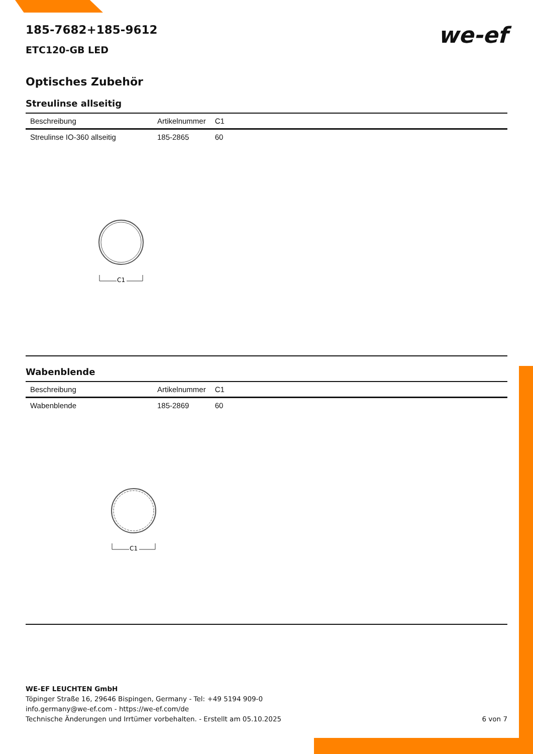we-ef
185-7682+185-9612
ETC120-GB LED
Optisches Zubehör
Streulinse allseitig
| Beschreibung | Artikelnummer | C1 |
| --- | --- | --- |
| Streulinse IO-360 allseitig | 185-2865 | 60 |
C1
Wabenblende
| Beschreibung | Artikelnummer | C1 |
| --- | --- | --- |
| Wabenblende | 185-2869 | 60 |
C1
WE-EF LEUCHTEN GmbH
Töpinger Straße 16, 29646 Bispingen, Germany - Tel: +49 5194 909-0
info.germany@we-ef.com - https://we-ef.com/de
Technische Änderungen und Irrtümer vorbehalten. - Erstellt am 05.10.2025 6 von 7